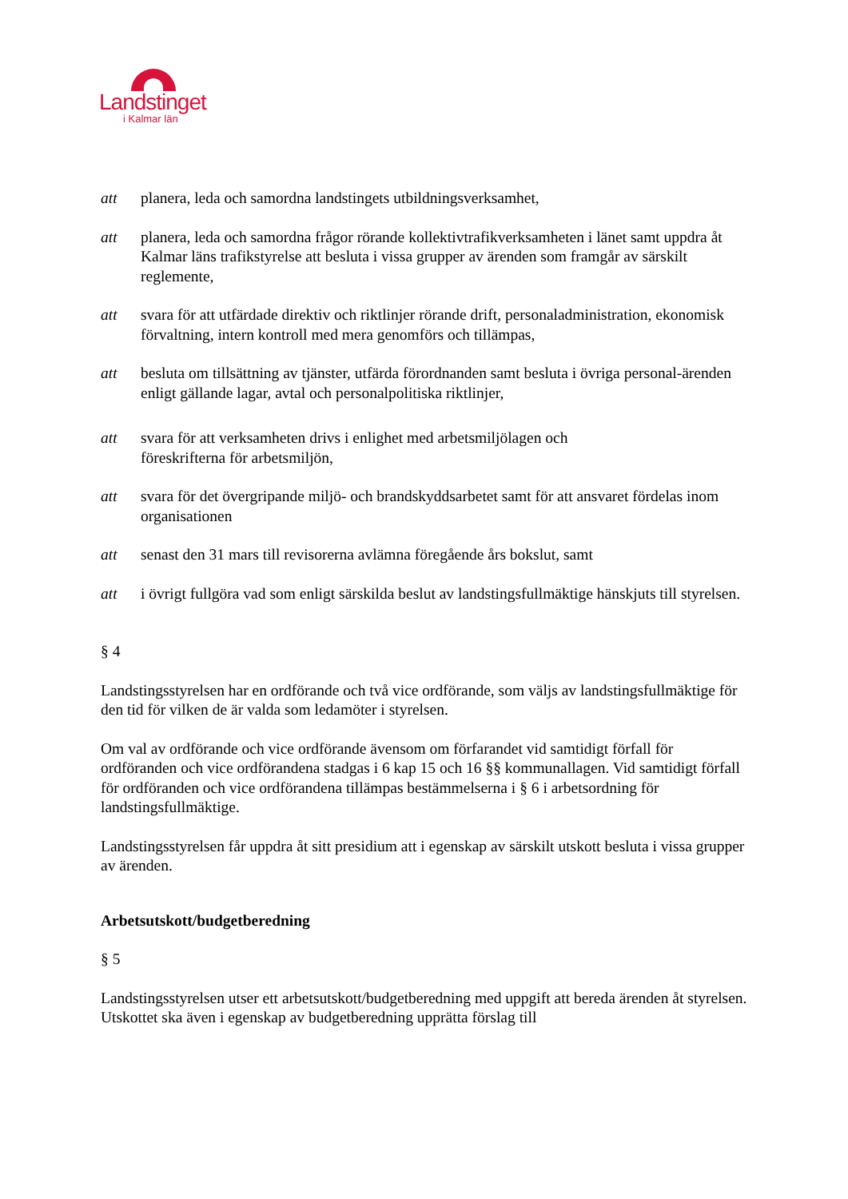Landstinget
i Kalmar län
att planera, leda och samordna landstingets utbildningsverksamhet,
att planera, leda och samordna frågor rörande kollektivtrafikverksamheten i länet samt uppdra åt Kalmar läns trafikstyrelse att besluta i vissa grupper av ärenden som framgår av särskilt reglemente,
att svara för att utfärdade direktiv och riktlinjer rörande drift, personaladministration, ekonomisk förvaltning, intern kontroll med mera genomförs och tillämpas,
att besluta om tillsättning av tjänster, utfärda förordnanden samt besluta i övriga personal-ärenden enligt gällande lagar, avtal och personalpolitiska riktlinjer,
att svara för att verksamheten drivs i enlighet med arbetsmiljölagen och
föreskrifterna för arbetsmiljön,
att svara för det övergripande miljö- och brandskyddsarbetet samt för att ansvaret fördelas inom organisationen
att senast den 31 mars till revisorerna avlämna föregående års bokslut, samt
att i övrigt fullgöra vad som enligt särskilda beslut av landstingsfullmäktige hänskjuts till styrelsen.
§ 4
Landstingsstyrelsen har en ordförande och två vice ordförande, som väljs av landstingsfullmäktige för den tid för vilken de är valda som ledamöter i styrelsen.
Om val av ordförande och vice ordförande ävensom om förfarandet vid samtidigt förfall för ordföranden och vice ordförandena stadgas i 6 kap 15 och 16 §§ kommunallagen. Vid samtidigt förfall för ordföranden och vice ordförandena tillämpas bestämmelserna i § 6 i arbetsordning för landstingsfullmäktige.
Landstingsstyrelsen får uppdra åt sitt presidium att i egenskap av särskilt utskott besluta i vissa grupper av ärenden.
Arbetsutskott/budgetberedning
§ 5
Landstingsstyrelsen utser ett arbetsutskott/budgetberedning med uppgift att bereda ärenden åt styrelsen. Utskottet ska även i egenskap av budgetberedning upprätta förslag till